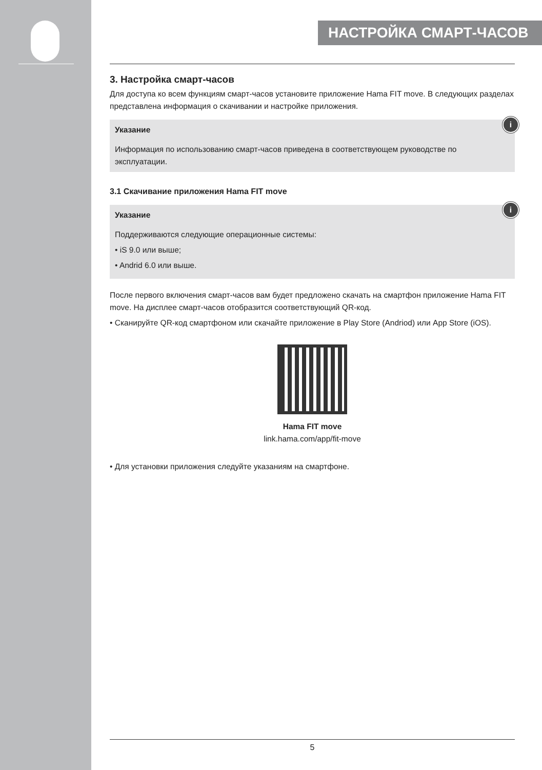НАСТРОЙКА СМАРТ-ЧАСОВ
3. Настройка смарт-часов
Для доступа ко всем функциям смарт-часов установите приложение Hama FIT move. В следующих разделах представлена информация о скачивании и настройке приложения.
i
Указание
Информация по использованию смарт-часов приведена в соответствующем руководстве по эксплуатации.
3.1 Скачивание приложения Hama FIT move
i
Указание
Поддерживаются следующие операционные системы:
• iS 9.0 или выше;
• Andrid 6.0 или выше.
После первого включения смарт-часов вам будет предложено скачать на смартфон приложение Hama FIT move. На дисплее смарт-часов отобразится соответствующий QR-код.
• Сканируйте QR-код смартфоном или скачайте приложение в Play Store (Andriod) или App Store (iOS).
Hama FIT move
link.hama.com/app/fit-move
• Для установки приложения следуйте указаниям на смартфоне.
5